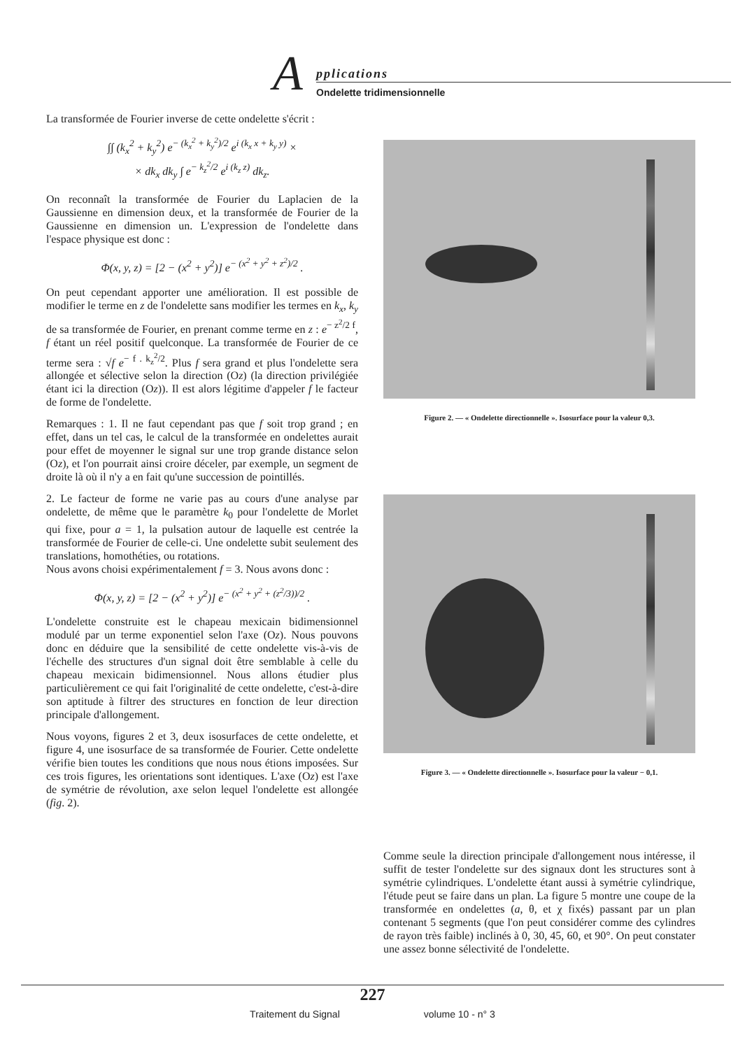A pplications
Ondelette tridimensionnelle
La transformée de Fourier inverse de cette ondelette s'écrit :
∫∫ (k<sub>x</sub><sup>2</sup> + k<sub>y</sub><sup>2</sup>) e<sup>− (k<sub>x</sub><sup>2</sup> + k<sub>y</sub><sup>2</sup>)/2</sup> e<sup>i (k<sub>x</sub> x + k<sub>y</sub> y)</sup> ×
× dk<sub>x</sub> dk<sub>y</sub> ∫ e<sup>− k<sub>z</sub><sup>2</sup>/2</sup> e<sup>i (k<sub>z</sub> z)</sup> dk<sub>z</sub>.
On reconnaît la transformée de Fourier du Laplacien de la Gaussienne en dimension deux, et la transformée de Fourier de la Gaussienne en dimension un. L'expression de l'ondelette dans l'espace physique est donc :
Φ(x, y, z) = [2 − (x<sup>2</sup> + y<sup>2</sup>)] e<sup>− (x<sup>2</sup> + y<sup>2</sup> + z<sup>2</sup>)/2</sup> .
On peut cependant apporter une amélioration. Il est possible de modifier le terme en z de l'ondelette sans modifier les termes en k<sub>x</sub>, k<sub>y</sub> de sa transformée de Fourier, en prenant comme terme en z : e<sup>− z<sup>2</sup>/2 f</sup>, f étant un réel positif quelconque. La transformée de Fourier de ce terme sera : √f e<sup>− f . k<sub>z</sub><sup>2</sup>/2</sup>. Plus f sera grand et plus l'ondelette sera allongée et sélective selon la direction (Oz) (la direction privilégiée étant ici la direction (Oz)). Il est alors légitime d'appeler f le facteur de forme de l'ondelette.
Remarques : 1. Il ne faut cependant pas que f soit trop grand ; en effet, dans un tel cas, le calcul de la transformée en ondelettes aurait pour effet de moyenner le signal sur une trop grande distance selon (Oz), et l'on pourrait ainsi croire déceler, par exemple, un segment de droite là où il n'y a en fait qu'une succession de pointillés.
2. Le facteur de forme ne varie pas au cours d'une analyse par ondelette, de même que le paramètre k<sub>0</sub> pour l'ondelette de Morlet qui fixe, pour a = 1, la pulsation autour de laquelle est centrée la transformée de Fourier de celle-ci. Une ondelette subit seulement des translations, homothéties, ou rotations.
Nous avons choisi expérimentalement f = 3. Nous avons donc :
Φ(x, y, z) = [2 − (x<sup>2</sup> + y<sup>2</sup>)] e<sup>− (x<sup>2</sup> + y<sup>2</sup> + (z<sup>2</sup>/3))/2</sup> .
L'ondelette construite est le chapeau mexicain bidimensionnel modulé par un terme exponentiel selon l'axe (Oz). Nous pouvons donc en déduire que la sensibilité de cette ondelette vis-à-vis de l'échelle des structures d'un signal doit être semblable à celle du chapeau mexicain bidimensionnel. Nous allons étudier plus particulièrement ce qui fait l'originalité de cette ondelette, c'est-à-dire son aptitude à filtrer des structures en fonction de leur direction principale d'allongement.
Nous voyons, figures 2 et 3, deux isosurfaces de cette ondelette, et figure 4, une isosurface de sa transformée de Fourier. Cette ondelette vérifie bien toutes les conditions que nous nous étions imposées. Sur ces trois figures, les orientations sont identiques. L'axe (Oz) est l'axe de symétrie de révolution, axe selon lequel l'ondelette est allongée (fig. 2).
Figure 2. — « Ondelette directionnelle ». Isosurface pour la valeur 0,3.
Figure 3. — « Ondelette directionnelle ». Isosurface pour la valeur − 0,1.
Comme seule la direction principale d'allongement nous intéresse, il suffit de tester l'ondelette sur des signaux dont les structures sont à symétrie cylindriques. L'ondelette étant aussi à symétrie cylindrique, l'étude peut se faire dans un plan. La figure 5 montre une coupe de la transformée en ondelettes (a, θ, et χ fixés) passant par un plan contenant 5 segments (que l'on peut considérer comme des cylindres de rayon très faible) inclinés à 0, 30, 45, 60, et 90°. On peut constater une assez bonne sélectivité de l'ondelette.
227
Traitement du Signal volume 10 - n° 3